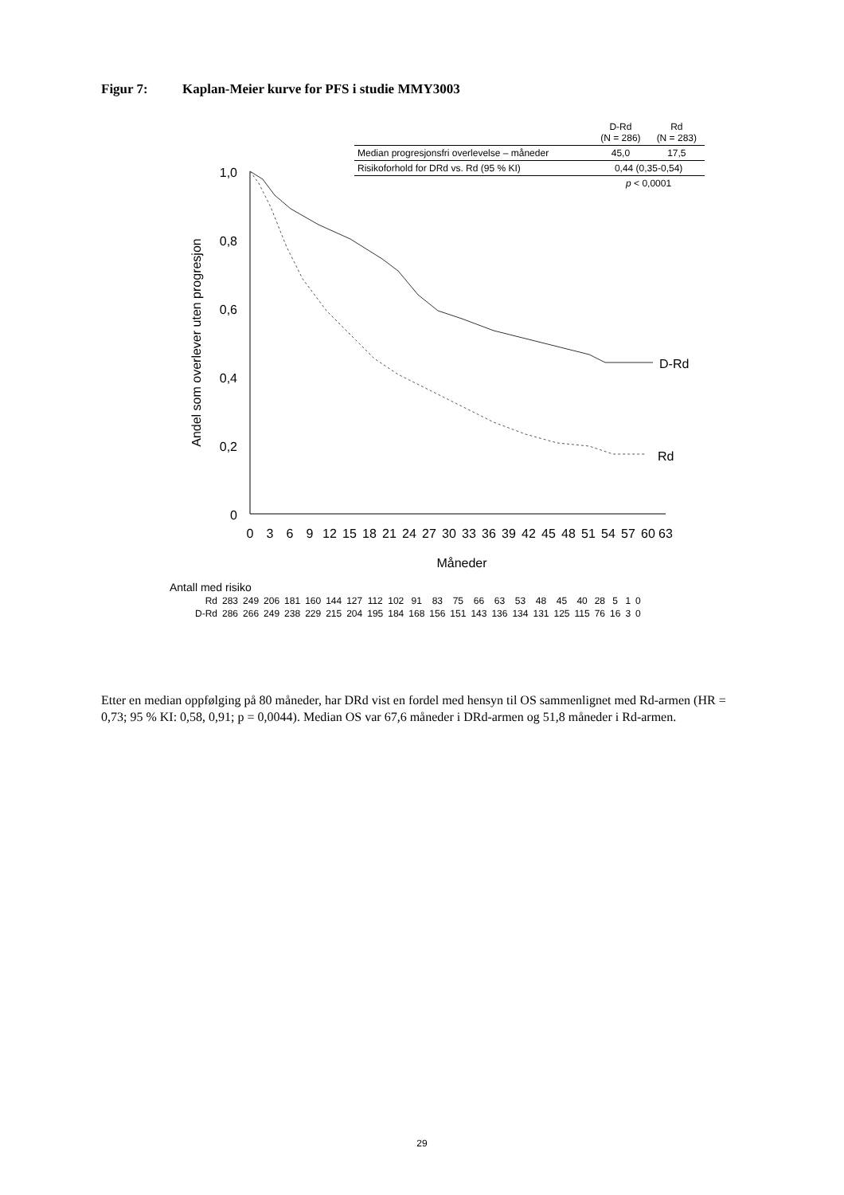Figur 7: Kaplan-Meier kurve for PFS i studie MMY3003
| | D-Rd (N = 286) | Rd (N = 283) |
| Median progresjonsfri overlevelse – måneder | 45,0 | 17,5 |
| Risikoforhold for DRd vs. Rd (95 % KI) | 0,44 (0,35-0,54) | |
| | p < 0,0001 | |
1,0
0,8
0,6
0,4
0,2
0
Andel som overlever uten progresjon
0
3
6
9
12
15
18
21
24
27
30
33
36
39
42
45
48
51
54
57
60
63
Måneder
D-Rd
Rd
| Antall med risiko | | | | | | | | | | | | | | | | | | | | | | |
| Rd | 283 | 249 | 206 | 181 | 160 | 144 | 127 | 112 | 102 | 91 | 83 | 75 | 66 | 63 | 53 | 48 | 45 | 40 | 28 | 5 | 1 | 0 |
| D-Rd | 286 | 266 | 249 | 238 | 229 | 215 | 204 | 195 | 184 | 168 | 156 | 151 | 143 | 136 | 134 | 131 | 125 | 115 | 76 | 16 | 3 | 0 |
Etter en median oppfølging på 80 måneder, har DRd vist en fordel med hensyn til OS sammenlignet med Rd-armen (HR = 0,73; 95 % KI: 0,58, 0,91; p = 0,0044). Median OS var 67,6 måneder i DRd-armen og 51,8 måneder i Rd-armen.
29